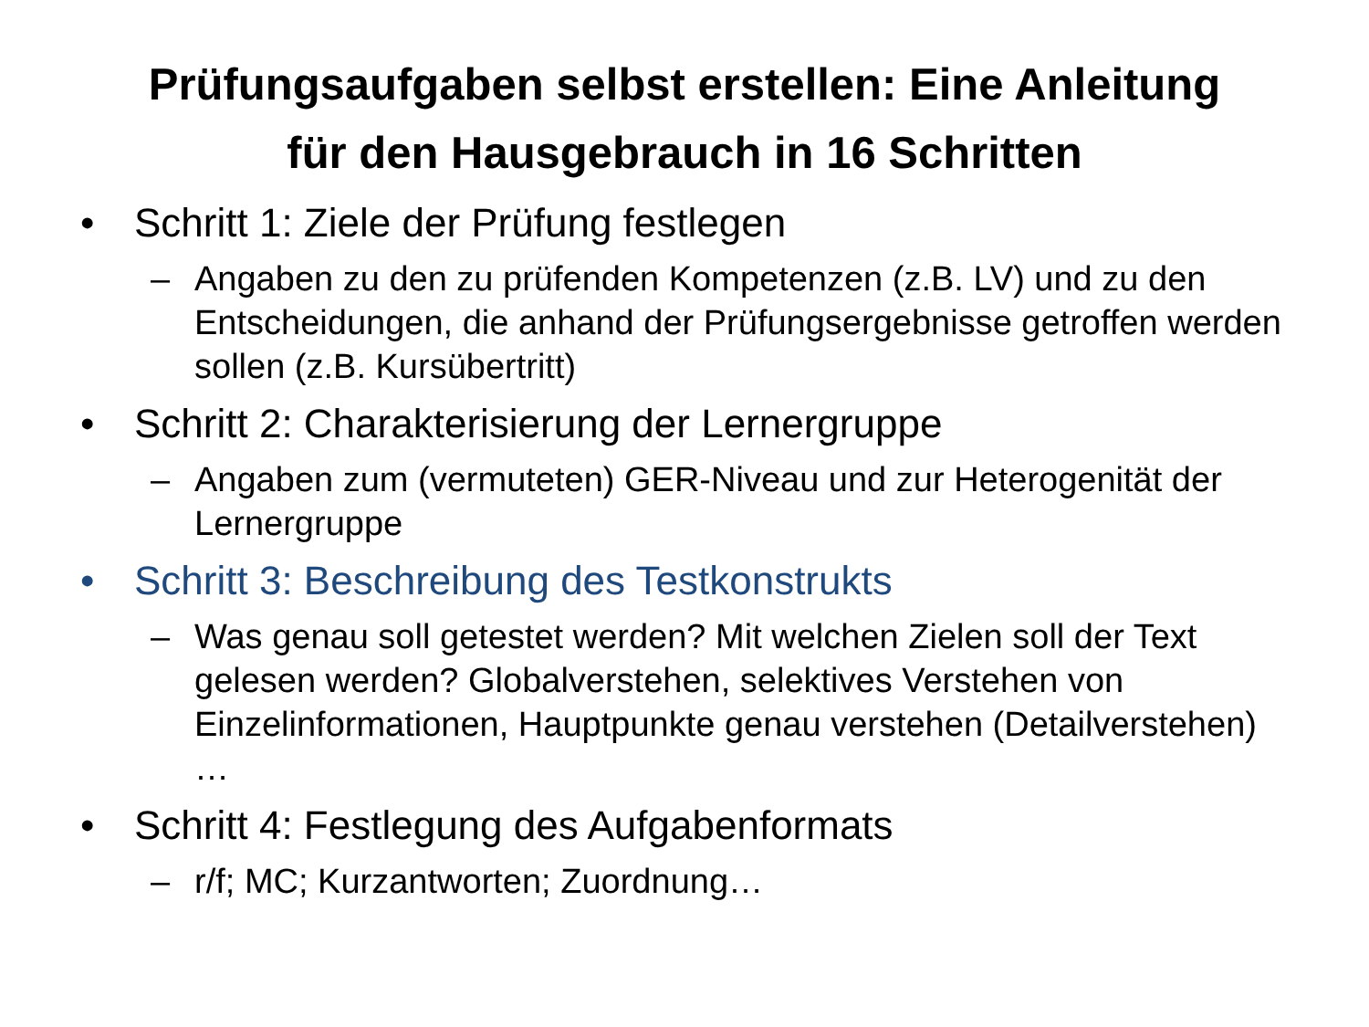Prüfungsaufgaben selbst erstellen: Eine Anleitung
für den Hausgebrauch in 16 Schritten
• Schritt 1: Ziele der Prüfung festlegen
– Angaben zu den zu prüfenden Kompetenzen (z.B. LV) und zu den Entscheidungen, die anhand der Prüfungsergebnisse getroffen werden sollen (z.B. Kursübertritt)
• Schritt 2: Charakterisierung der Lernergruppe
– Angaben zum (vermuteten) GER-Niveau und zur Heterogenität der Lernergruppe
• Schritt 3: Beschreibung des Testkonstrukts
– Was genau soll getestet werden? Mit welchen Zielen soll der Text gelesen werden? Globalverstehen, selektives Verstehen von Einzelinformationen, Hauptpunkte genau verstehen (Detailverstehen) …
• Schritt 4: Festlegung des Aufgabenformats
– r/f; MC; Kurzantworten; Zuordnung…